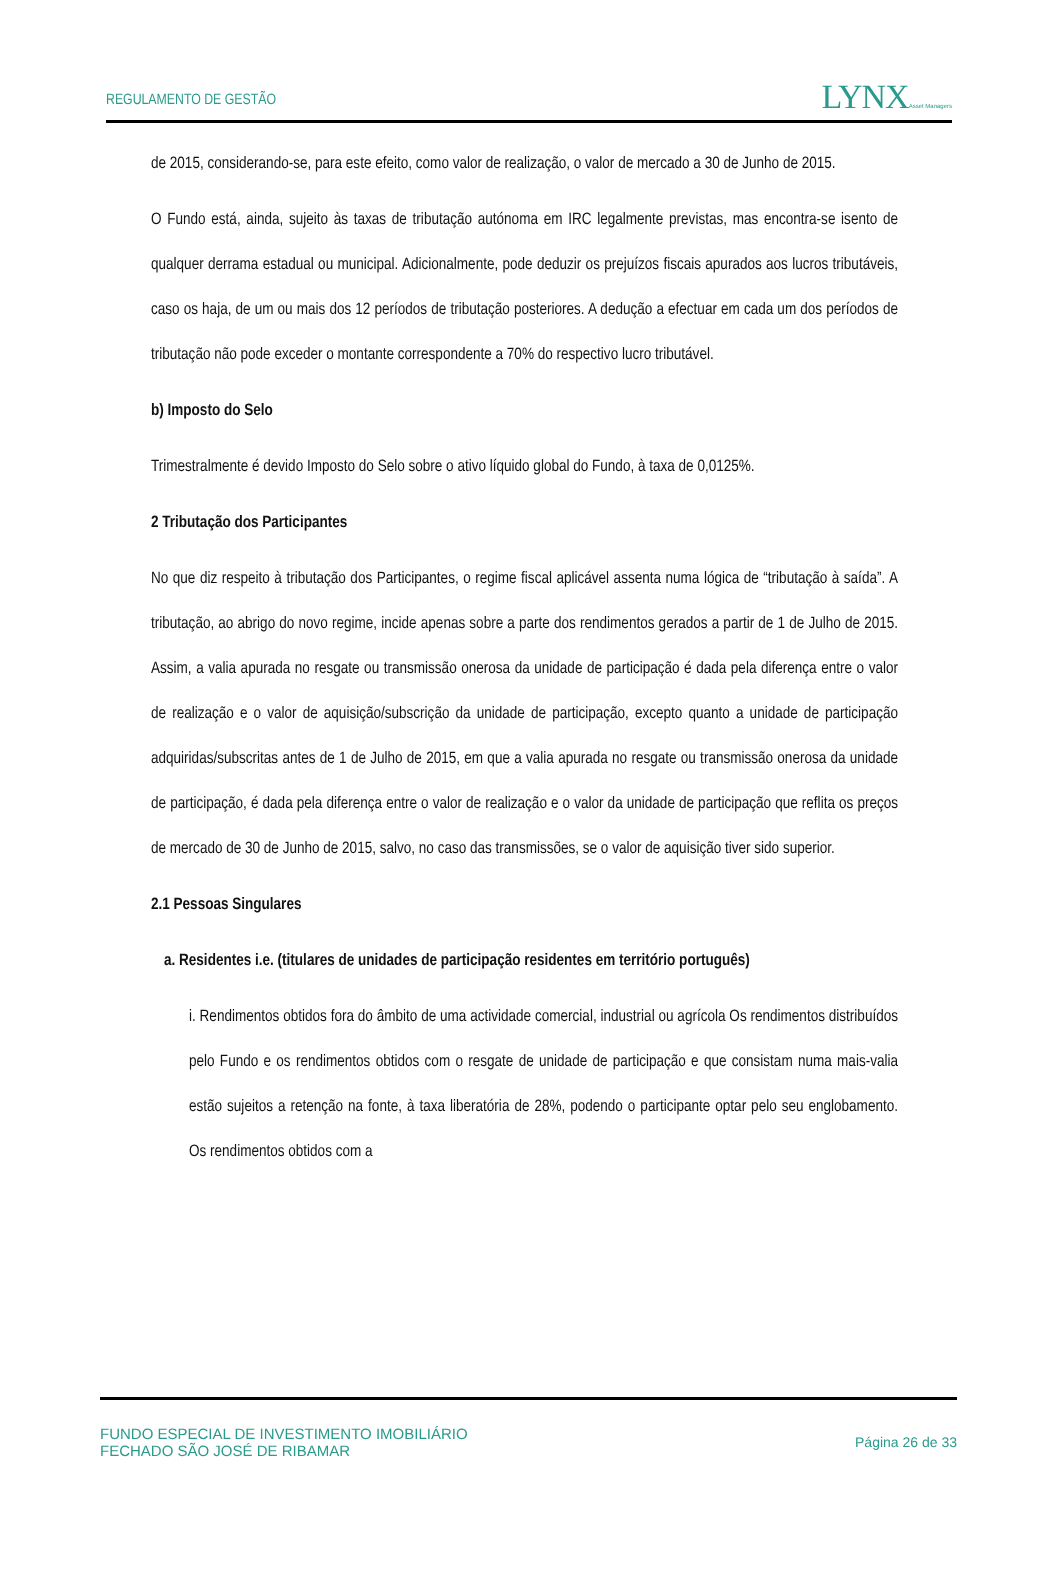REGULAMENTO DE GESTÃO
LYNXAsset Managers
de 2015, considerando-se, para este efeito, como valor de realização, o valor de mercado a 30 de Junho de 2015.
O Fundo está, ainda, sujeito às taxas de tributação autónoma em IRC legalmente previstas, mas encontra-se isento de qualquer derrama estadual ou municipal. Adicionalmente, pode deduzir os prejuízos fiscais apurados aos lucros tributáveis, caso os haja, de um ou mais dos 12 períodos de tributação posteriores. A dedução a efectuar em cada um dos períodos de tributação não pode exceder o montante correspondente a 70% do respectivo lucro tributável.
b) Imposto do Selo
Trimestralmente é devido Imposto do Selo sobre o ativo líquido global do Fundo, à taxa de 0,0125%.
2 Tributação dos Participantes
No que diz respeito à tributação dos Participantes, o regime fiscal aplicável assenta numa lógica de “tributação à saída”. A tributação, ao abrigo do novo regime, incide apenas sobre a parte dos rendimentos gerados a partir de 1 de Julho de 2015. Assim, a valia apurada no resgate ou transmissão onerosa da unidade de participação é dada pela diferença entre o valor de realização e o valor de aquisição/subscrição da unidade de participação, excepto quanto a unidade de participação adquiridas/subscritas antes de 1 de Julho de 2015, em que a valia apurada no resgate ou transmissão onerosa da unidade de participação, é dada pela diferença entre o valor de realização e o valor da unidade de participação que reflita os preços de mercado de 30 de Junho de 2015, salvo, no caso das transmissões, se o valor de aquisição tiver sido superior.
2.1 Pessoas Singulares
a. Residentes i.e. (titulares de unidades de participação residentes em território português)
i. Rendimentos obtidos fora do âmbito de uma actividade comercial, industrial ou agrícola Os rendimentos distribuídos pelo Fundo e os rendimentos obtidos com o resgate de unidade de participação e que consistam numa mais-valia estão sujeitos a retenção na fonte, à taxa liberatória de 28%, podendo o participante optar pelo seu englobamento. Os rendimentos obtidos com a
FUNDO ESPECIAL DE INVESTIMENTO IMOBILIÁRIO
FECHADO SÃO JOSÉ DE RIBAMAR
Página 26 de 33